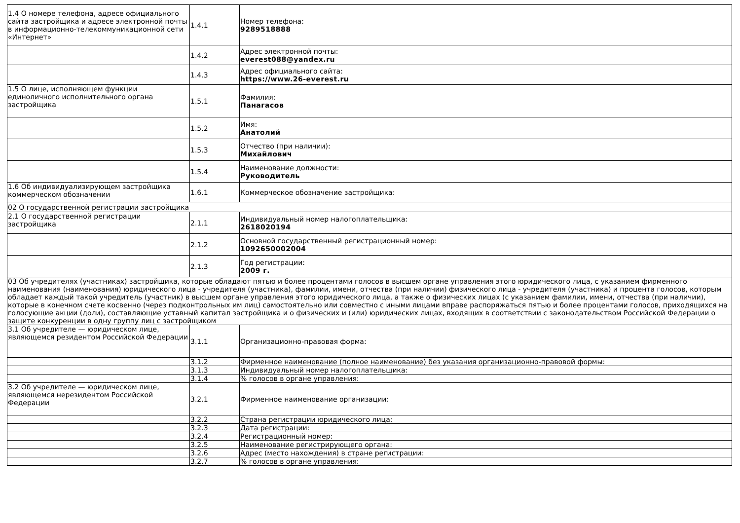| 1.4 О номере телефона, адресе официального сайта застройщика и адресе электронной почты в информационно-телекоммуникационной сети «Интернет» | 1.4.1 | Номер телефона: 9289518888 |
| | 1.4.2 | Адрес электронной почты: everest088@yandex.ru |
| | 1.4.3 | Адрес официального сайта: https://www.26-everest.ru |
| 1.5 О лице, исполняющем функции единоличного исполнительного органа застройщика | 1.5.1 | Фамилия: Панагасов |
| | 1.5.2 | Имя: Анатолий |
| | 1.5.3 | Отчество (при наличии): Михайлович |
| | 1.5.4 | Наименование должности: Руководитель |
| 1.6 Об индивидуализирующем застройщика коммерческом обозначении | 1.6.1 | Коммерческое обозначение застройщика: |
| 02 О государственной регистрации застройщика | | |
| 2.1 О государственной регистрации застройщика | 2.1.1 | Индивидуальный номер налогоплательщика: 2618020194 |
| | 2.1.2 | Основной государственный регистрационный номер: 1092650002004 |
| | 2.1.3 | Год регистрации: 2009 г. |
| 03 Об учредителях (участниках) застройщика, которые обладают пятью и более процентами голосов в высшем органе управления этого юридического лица, с указанием фирменного наименования (наименования) юридического лица - учредителя (участника), фамилии, имени, отчества (при наличии) физического лица - учредителя (участника) и процента голосов, которым обладает каждый такой учредитель (участник) в высшем органе управления этого юридического лица, а также о физических лицах (с указанием фамилии, имени, отчества (при наличии), которые в конечном счете косвенно (через подконтрольных им лиц) самостоятельно или совместно с иными лицами вправе распоряжаться пятью и более процентами голосов, приходящихся на голосующие акции (доли), составляющие уставный капитал застройщика и о физических и (или) юридических лицах, входящих в соответствии с законодательством Российской Федерации о защите конкуренции в одну группу лиц с застройщиком | | |
| 3.1 Об учредителе — юридическом лице, являющемся резидентом Российской Федерации | 3.1.1 | Организационно-правовая форма: |
| | 3.1.2 | Фирменное наименование (полное наименование) без указания организационно-правовой формы: |
| | 3.1.3 | Индивидуальный номер налогоплательщика: |
| | 3.1.4 | % голосов в органе управления: |
| 3.2 Об учредителе — юридическом лице, являющемся нерезидентом Российской Федерации | 3.2.1 | Фирменное наименование организации: |
| | 3.2.2 | Страна регистрации юридического лица: |
| | 3.2.3 | Дата регистрации: |
| | 3.2.4 | Регистрационный номер: |
| | 3.2.5 | Наименование регистрирующего органа: |
| | 3.2.6 | Адрес (место нахождения) в стране регистрации: |
| | 3.2.7 | % голосов в органе управления: |